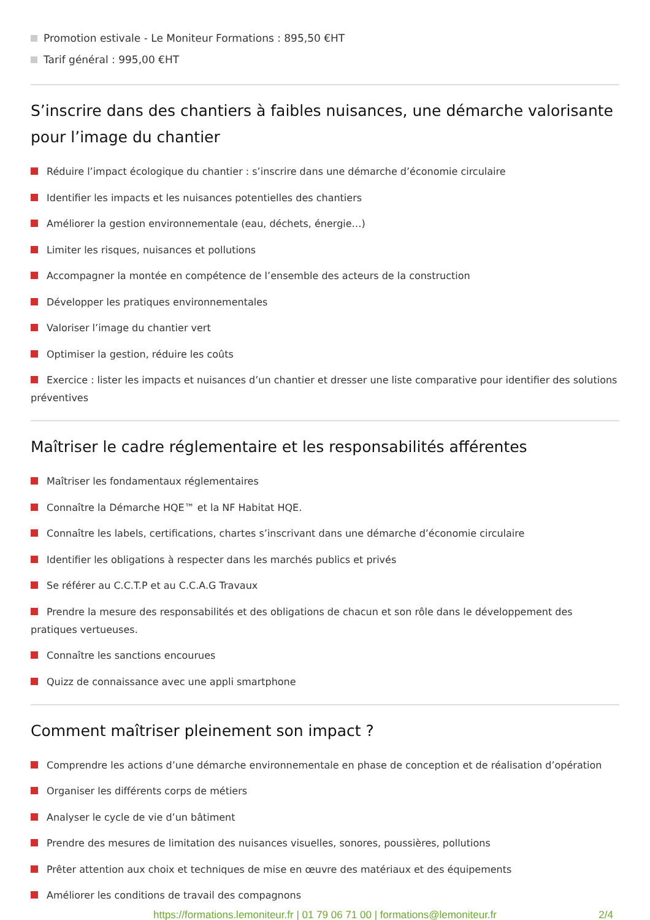Promotion estivale - Le Moniteur Formations : 895,50 €HT
Tarif général : 995,00 €HT
S’inscrire dans des chantiers à faibles nuisances, une démarche valorisante pour l’image du chantier
Réduire l’impact écologique du chantier : s’inscrire dans une démarche d’économie circulaire
Identifier les impacts et les nuisances potentielles des chantiers
Améliorer la gestion environnementale (eau, déchets, énergie…)
Limiter les risques, nuisances et pollutions
Accompagner la montée en compétence de l’ensemble des acteurs de la construction
Développer les pratiques environnementales
Valoriser l’image du chantier vert
Optimiser la gestion, réduire les coûts
Exercice : lister les impacts et nuisances d’un chantier et dresser une liste comparative pour identifier des solutions préventives
Maîtriser le cadre réglementaire et les responsabilités afférentes
Maîtriser les fondamentaux réglementaires
Connaître la Démarche HQE™ et la NF Habitat HQE.
Connaître les labels, certifications, chartes s’inscrivant dans une démarche d’économie circulaire
Identifier les obligations à respecter dans les marchés publics et privés
Se référer au C.C.T.P et au C.C.A.G Travaux
Prendre la mesure des responsabilités et des obligations de chacun et son rôle dans le développement des pratiques vertueuses.
Connaître les sanctions encourues
Quizz de connaissance avec une appli smartphone
Comment maîtriser pleinement son impact ?
Comprendre les actions d’une démarche environnementale en phase de conception et de réalisation d’opération
Organiser les différents corps de métiers
Analyser le cycle de vie d’un bâtiment
Prendre des mesures de limitation des nuisances visuelles, sonores, poussières, pollutions
Prêter attention aux choix et techniques de mise en œuvre des matériaux et des équipements
Améliorer les conditions de travail des compagnons
https://formations.lemoniteur.fr | 01 79 06 71 00 | formations@lemoniteur.fr 2/4